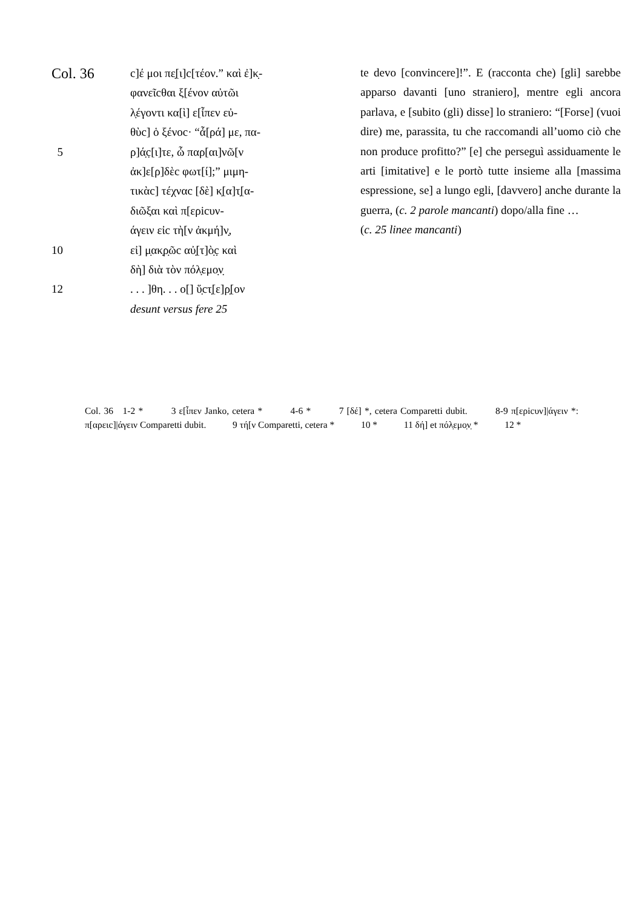Col. 36
c]έ μοι πε̣[ι]c[τέον.” καὶ ἐ]κ̣-
φανεῖcθαι ξ[ένον αὐτῶι
λ̣έγοντι κα[ὶ] ε[ἶπεν εὐ-
θὺc] ὁ ξένοc· “ἆ[ρά] με, πα-
5 ρ]ά̣c̣[ι]τε, ὦ παρ[αι]νῶ[ν
ἀκ]ε[ρ]δὲc φωτ[ί];” μιμη-
τικὰc] τέχναc [δὲ] κ̣[α]τ̣[α-
διῶξαι καὶ π[ερicυν-
άγειν εἰc τὴ[ν ἀκμή]ν̣,
10 εἰ] μ̣ακ̣ρ̣ῶc αὐ̣[τ]ὸ̣c̣ καὶ
δὴ] διὰ τὸν πόλ̣εμο̣ν̣
12 . . . ]θη. . . ο[] ὕ̣cτ̣[ε]ρ̣[ον
desunt versus fere 25
te devo [convincere]!”. E (racconta che) [gli] sarebbe apparso davanti [uno straniero], mentre egli ancora parlava, e [subito (gli) disse] lo straniero: “[Forse] (vuoi dire) me, parassita, tu che raccomandi all’uomo ciò che non produce profitto?” [e] che perseguì assiduamente le arti [imitative] e le portò tutte insieme alla [massima espressione, se] a lungo egli, [davvero] anche durante la guerra, (c. 2 parole mancanti) dopo/alla fine …
(c. 25 linee mancanti)
Col. 36 1-2 * 3 ε[ἶπεν Janko, cetera * 4-6 * 7 [δέ] *, cetera Comparetti dubit. 8-9 π[ερicυν]|άγειν *: π[αρειc]|άγειν Comparetti dubit. 9 τή[ν Comparetti, cetera * 10 * 11 δή] et πόλ̣εμο̣ν̣ * 12 *